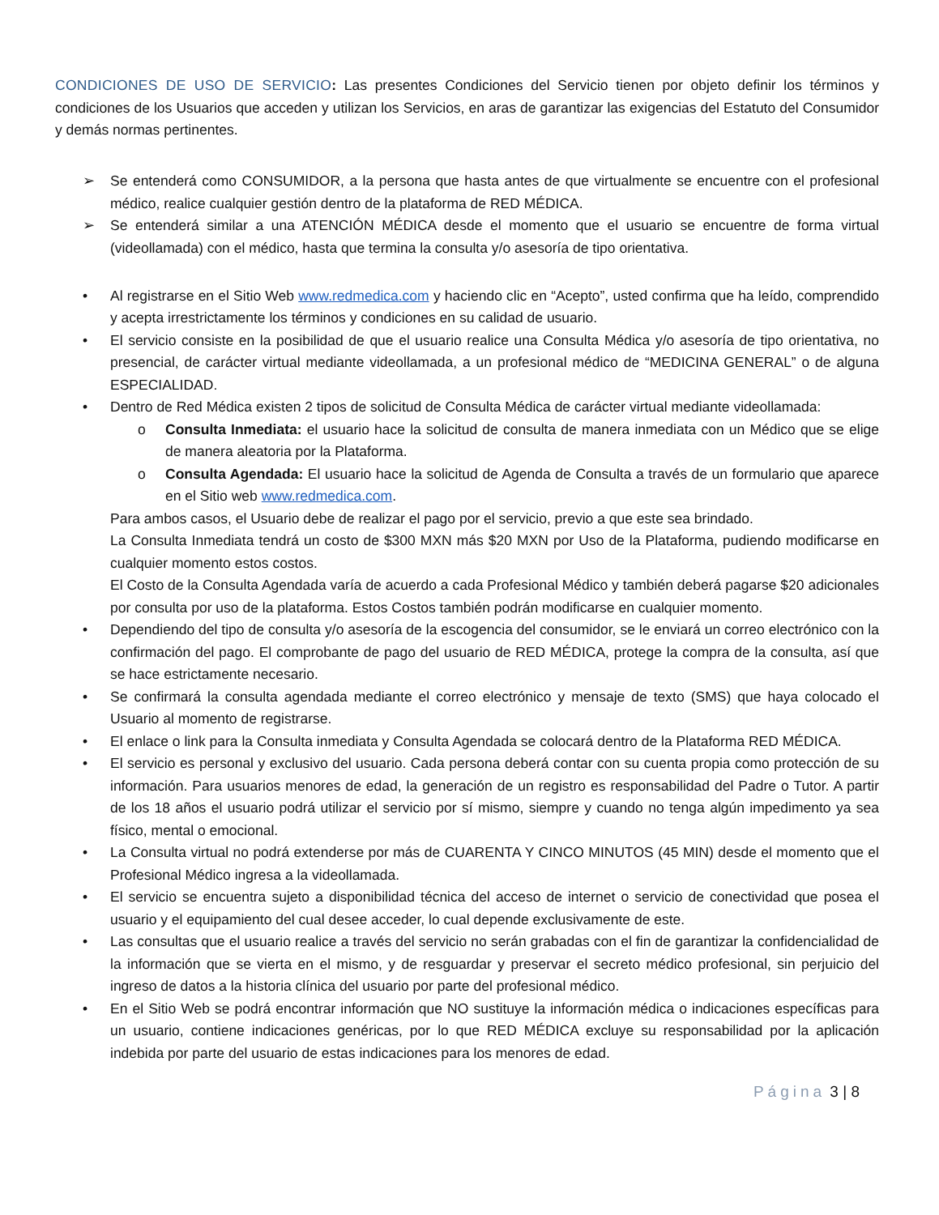CONDICIONES DE USO DE SERVICIO: Las presentes Condiciones del Servicio tienen por objeto definir los términos y condiciones de los Usuarios que acceden y utilizan los Servicios, en aras de garantizar las exigencias del Estatuto del Consumidor y demás normas pertinentes.
➢ Se entenderá como CONSUMIDOR, a la persona que hasta antes de que virtualmente se encuentre con el profesional médico, realice cualquier gestión dentro de la plataforma de RED MÉDICA.
➢ Se entenderá similar a una ATENCIÓN MÉDICA desde el momento que el usuario se encuentre de forma virtual (videollamada) con el médico, hasta que termina la consulta y/o asesoría de tipo orientativa.
• Al registrarse en el Sitio Web www.redmedica.com y haciendo clic en “Acepto”, usted confirma que ha leído, comprendido y acepta irrestrictamente los términos y condiciones en su calidad de usuario.
• El servicio consiste en la posibilidad de que el usuario realice una Consulta Médica y/o asesoría de tipo orientativa, no presencial, de carácter virtual mediante videollamada, a un profesional médico de “MEDICINA GENERAL” o de alguna ESPECIALIDAD.
• Dentro de Red Médica existen 2 tipos de solicitud de Consulta Médica de carácter virtual mediante videollamada:
o Consulta Inmediata: el usuario hace la solicitud de consulta de manera inmediata con un Médico que se elige de manera aleatoria por la Plataforma.
o Consulta Agendada: El usuario hace la solicitud de Agenda de Consulta a través de un formulario que aparece en el Sitio web www.redmedica.com.
Para ambos casos, el Usuario debe de realizar el pago por el servicio, previo a que este sea brindado.
La Consulta Inmediata tendrá un costo de $300 MXN más $20 MXN por Uso de la Plataforma, pudiendo modificarse en cualquier momento estos costos.
El Costo de la Consulta Agendada varía de acuerdo a cada Profesional Médico y también deberá pagarse $20 adicionales por consulta por uso de la plataforma. Estos Costos también podrán modificarse en cualquier momento.
• Dependiendo del tipo de consulta y/o asesoría de la escogencia del consumidor, se le enviará un correo electrónico con la confirmación del pago. El comprobante de pago del usuario de RED MÉDICA, protege la compra de la consulta, así que se hace estrictamente necesario.
• Se confirmará la consulta agendada mediante el correo electrónico y mensaje de texto (SMS) que haya colocado el Usuario al momento de registrarse.
• El enlace o link para la Consulta inmediata y Consulta Agendada se colocará dentro de la Plataforma RED MÉDICA.
• El servicio es personal y exclusivo del usuario. Cada persona deberá contar con su cuenta propia como protección de su información. Para usuarios menores de edad, la generación de un registro es responsabilidad del Padre o Tutor. A partir de los 18 años el usuario podrá utilizar el servicio por sí mismo, siempre y cuando no tenga algún impedimento ya sea físico, mental o emocional.
• La Consulta virtual no podrá extenderse por más de CUARENTA Y CINCO MINUTOS (45 MIN) desde el momento que el Profesional Médico ingresa a la videollamada.
• El servicio se encuentra sujeto a disponibilidad técnica del acceso de internet o servicio de conectividad que posea el usuario y el equipamiento del cual desee acceder, lo cual depende exclusivamente de este.
• Las consultas que el usuario realice a través del servicio no serán grabadas con el fin de garantizar la confidencialidad de la información que se vierta en el mismo, y de resguardar y preservar el secreto médico profesional, sin perjuicio del ingreso de datos a la historia clínica del usuario por parte del profesional médico.
• En el Sitio Web se podrá encontrar información que NO sustituye la información médica o indicaciones específicas para un usuario, contiene indicaciones genéricas, por lo que RED MÉDICA excluye su responsabilidad por la aplicación indebida por parte del usuario de estas indicaciones para los menores de edad.
Página 3 | 8